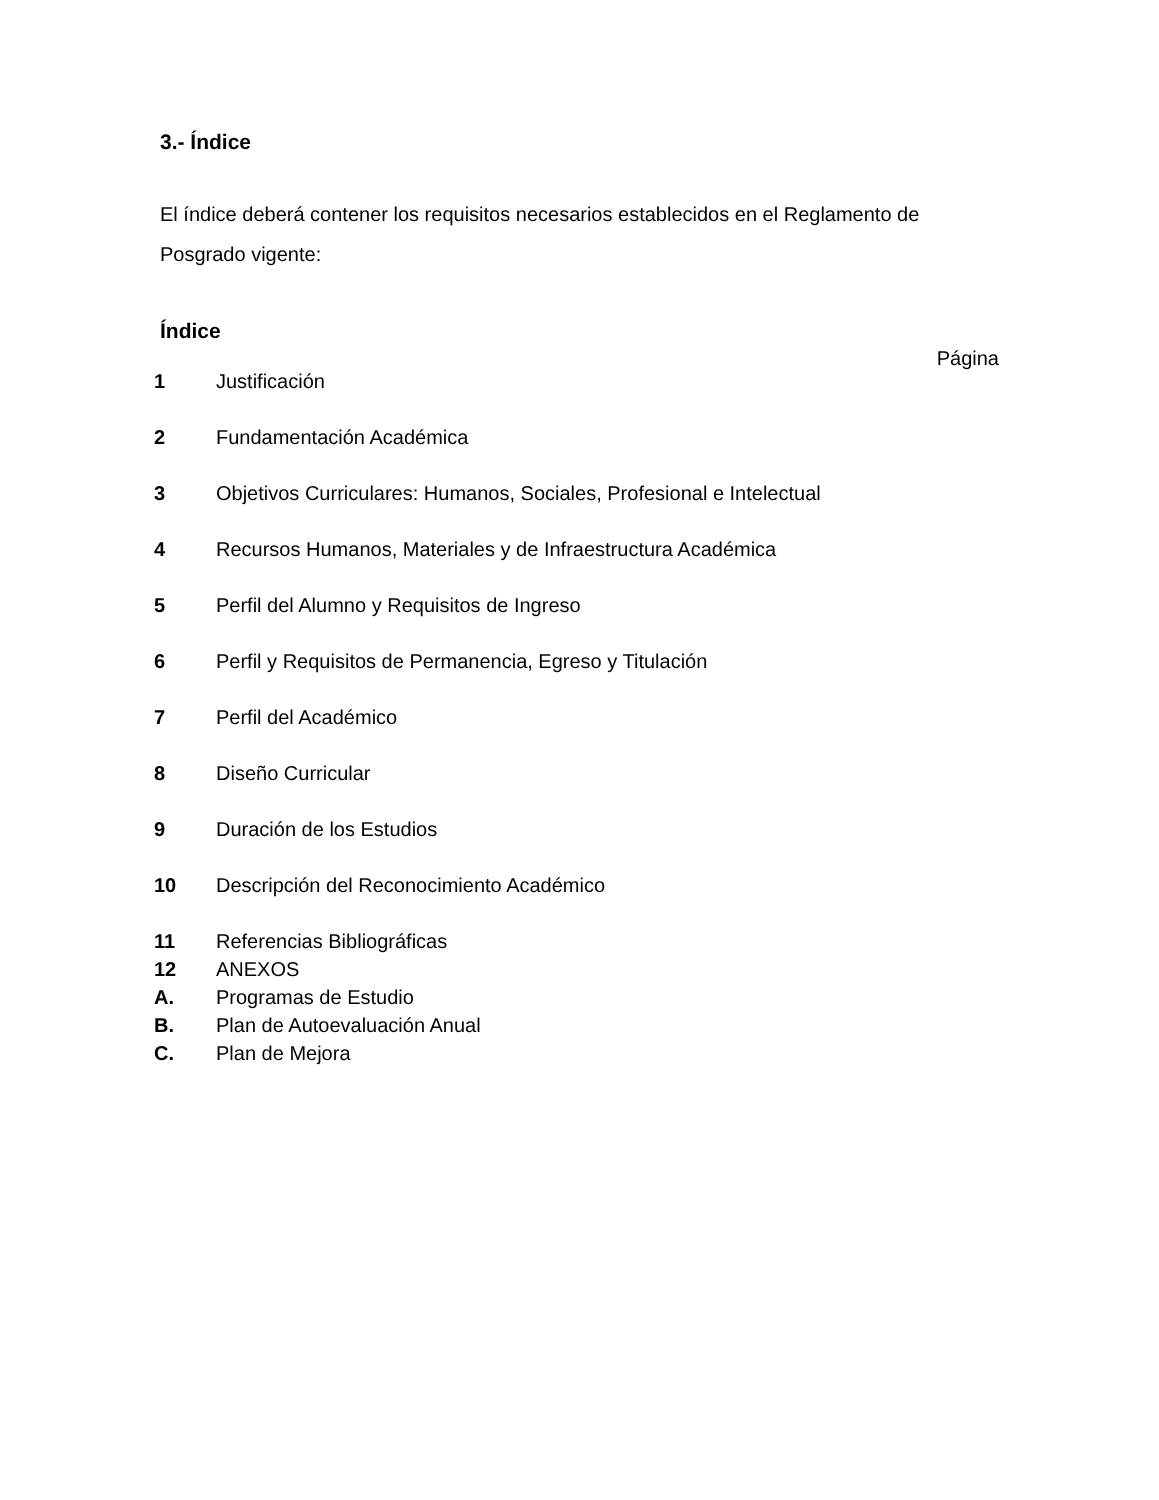3.- Índice
El índice deberá contener los requisitos necesarios establecidos en el Reglamento de Posgrado vigente:
Índice
Página
| 1 | Justificación |
| 2 | Fundamentación Académica |
| 3 | Objetivos Curriculares: Humanos, Sociales, Profesional e Intelectual |
| 4 | Recursos Humanos, Materiales y de Infraestructura Académica |
| 5 | Perfil del Alumno y Requisitos de Ingreso |
| 6 | Perfil y Requisitos de Permanencia, Egreso y Titulación |
| 7 | Perfil del Académico |
| 8 | Diseño Curricular |
| 9 | Duración de los Estudios |
| 10 | Descripción del Reconocimiento Académico |
| 11 | Referencias Bibliográficas |
| 12 | ANEXOS |
| A. | Programas de Estudio |
| B. | Plan de Autoevaluación Anual |
| C. | Plan de Mejora |